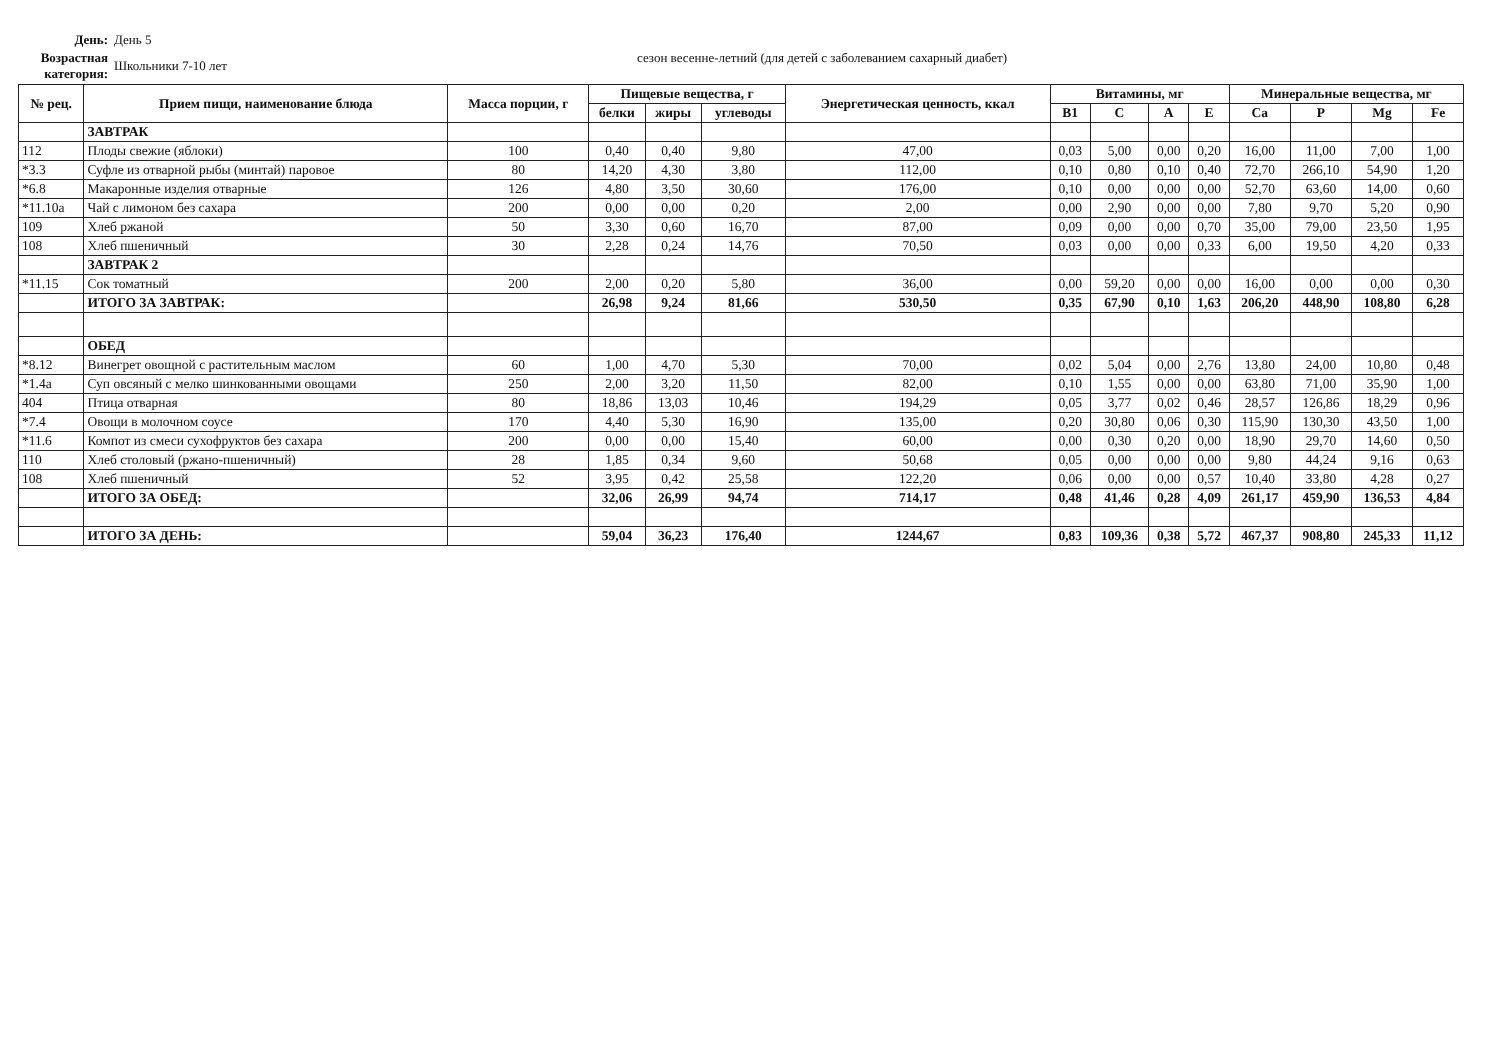День: День 5
Возрастная категория: Школьники 7-10 лет сезон весенне-летний (для детей с заболеванием сахарный диабет)
| № рец. | Прием пищи, наименование блюда | Масса порции, г | Пищевые вещества, г | | | Энергетическая ценность, ккал | Витамины, мг | | | | Минеральные вещества, мг | | | |
| --- | --- | --- | --- | --- | --- | --- | --- | --- | --- | --- | --- | --- | --- | --- |
| | | | белки | жиры | углеводы | | В1 | С | А | Е | Са | Р | Mg | Fe |
| | ЗАВТРАК | | | | | | | | | | | | | |
| 112 | Плоды свежие (яблоки) | 100 | 0,40 | 0,40 | 9,80 | 47,00 | 0,03 | 5,00 | 0,00 | 0,20 | 16,00 | 11,00 | 7,00 | 1,00 |
| *3.3 | Суфле из отварной рыбы (минтай) паровое | 80 | 14,20 | 4,30 | 3,80 | 112,00 | 0,10 | 0,80 | 0,10 | 0,40 | 72,70 | 266,10 | 54,90 | 1,20 |
| *6.8 | Макаронные изделия отварные | 126 | 4,80 | 3,50 | 30,60 | 176,00 | 0,10 | 0,00 | 0,00 | 0,00 | 52,70 | 63,60 | 14,00 | 0,60 |
| *11.10а | Чай с лимоном без сахара | 200 | 0,00 | 0,00 | 0,20 | 2,00 | 0,00 | 2,90 | 0,00 | 0,00 | 7,80 | 9,70 | 5,20 | 0,90 |
| 109 | Хлеб ржаной | 50 | 3,30 | 0,60 | 16,70 | 87,00 | 0,09 | 0,00 | 0,00 | 0,70 | 35,00 | 79,00 | 23,50 | 1,95 |
| 108 | Хлеб пшеничный | 30 | 2,28 | 0,24 | 14,76 | 70,50 | 0,03 | 0,00 | 0,00 | 0,33 | 6,00 | 19,50 | 4,20 | 0,33 |
| | ЗАВТРАК 2 | | | | | | | | | | | | | |
| *11.15 | Сок томатный | 200 | 2,00 | 0,20 | 5,80 | 36,00 | 0,00 | 59,20 | 0,00 | 0,00 | 16,00 | 0,00 | 0,00 | 0,30 |
| | ИТОГО ЗА ЗАВТРАК: | | 26,98 | 9,24 | 81,66 | 530,50 | 0,35 | 67,90 | 0,10 | 1,63 | 206,20 | 448,90 | 108,80 | 6,28 |
| | ОБЕД | | | | | | | | | | | | | |
| *8.12 | Винегрет овощной с растительным маслом | 60 | 1,00 | 4,70 | 5,30 | 70,00 | 0,02 | 5,04 | 0,00 | 2,76 | 13,80 | 24,00 | 10,80 | 0,48 |
| *1.4а | Суп овсяный с мелко шинкованными овощами | 250 | 2,00 | 3,20 | 11,50 | 82,00 | 0,10 | 1,55 | 0,00 | 0,00 | 63,80 | 71,00 | 35,90 | 1,00 |
| 404 | Птица отварная | 80 | 18,86 | 13,03 | 10,46 | 194,29 | 0,05 | 3,77 | 0,02 | 0,46 | 28,57 | 126,86 | 18,29 | 0,96 |
| *7.4 | Овощи в молочном соусе | 170 | 4,40 | 5,30 | 16,90 | 135,00 | 0,20 | 30,80 | 0,06 | 0,30 | 115,90 | 130,30 | 43,50 | 1,00 |
| *11.6 | Компот из смеси сухофруктов без сахара | 200 | 0,00 | 0,00 | 15,40 | 60,00 | 0,00 | 0,30 | 0,20 | 0,00 | 18,90 | 29,70 | 14,60 | 0,50 |
| 110 | Хлеб столовый (ржано-пшеничный) | 28 | 1,85 | 0,34 | 9,60 | 50,68 | 0,05 | 0,00 | 0,00 | 0,00 | 9,80 | 44,24 | 9,16 | 0,63 |
| 108 | Хлеб пшеничный | 52 | 3,95 | 0,42 | 25,58 | 122,20 | 0,06 | 0,00 | 0,00 | 0,57 | 10,40 | 33,80 | 4,28 | 0,27 |
| | ИТОГО ЗА ОБЕД: | | 32,06 | 26,99 | 94,74 | 714,17 | 0,48 | 41,46 | 0,28 | 4,09 | 261,17 | 459,90 | 136,53 | 4,84 |
| | ИТОГО ЗА ДЕНЬ: | | 59,04 | 36,23 | 176,40 | 1244,67 | 0,83 | 109,36 | 0,38 | 5,72 | 467,37 | 908,80 | 245,33 | 11,12 |